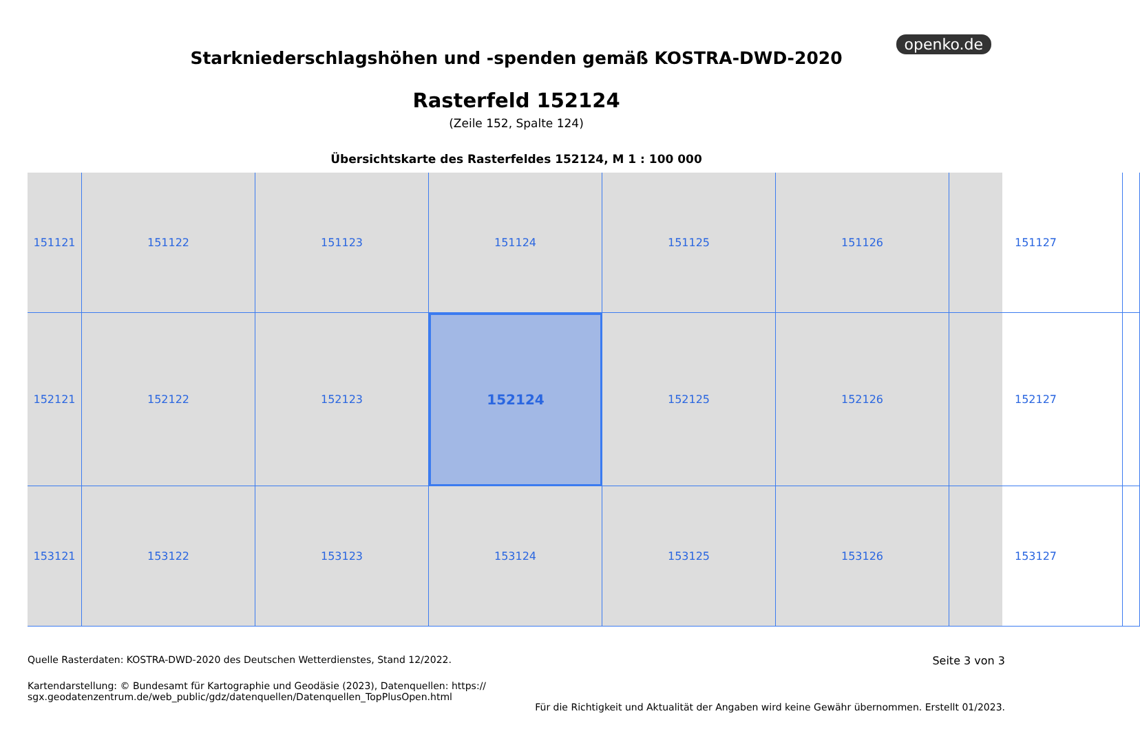openko.de
Starkniederschlagshöhen und -spenden gemäß KOSTRA-DWD-2020
Rasterfeld 152124
(Zeile 152, Spalte 124)
Übersichtskarte des Rasterfeldes 152124, M 1 : 100 000
151121
151122
151123
151124
151125
151126
151127
152121
152122
152123
152124
152125
152126
152127
153121
153122
153123
153124
153125
153126
153127
Quelle Rasterdaten: KOSTRA-DWD-2020 des Deutschen Wetterdienstes, Stand 12/2022.
Kartendarstellung: © Bundesamt für Kartographie und Geodäsie (2023), Datenquellen: https://
sgx.geodatenzentrum.de/web_public/gdz/datenquellen/Datenquellen_TopPlusOpen.html
Seite 3 von 3
Für die Richtigkeit und Aktualität der Angaben wird keine Gewähr übernommen. Erstellt 01/2023.